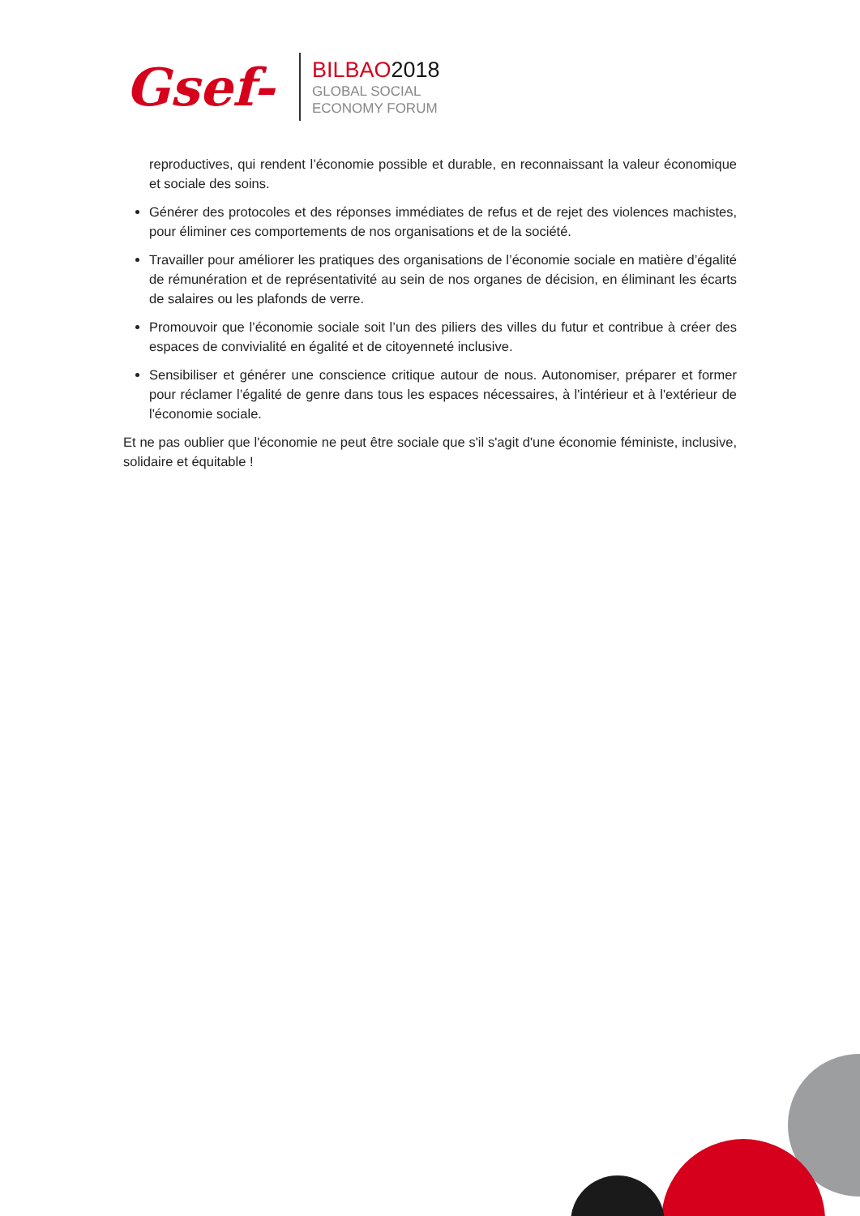Gsef-
BILBAO2018
GLOBAL SOCIAL
ECONOMY FORUM
reproductives, qui rendent l’économie possible et durable, en reconnaissant la valeur économique et sociale des soins.
Générer des protocoles et des réponses immédiates de refus et de rejet des violences machistes, pour éliminer ces comportements de nos organisations et de la société.
Travailler pour améliorer les pratiques des organisations de l’économie sociale en matière d’égalité de rémunération et de représentativité au sein de nos organes de décision, en éliminant les écarts de salaires ou les plafonds de verre.
Promouvoir que l’économie sociale soit l’un des piliers des villes du futur et contribue à créer des espaces de convivialité en égalité et de citoyenneté inclusive.
Sensibiliser et générer une conscience critique autour de nous. Autonomiser, préparer et former pour réclamer l’égalité de genre dans tous les espaces nécessaires, à l'intérieur et à l'extérieur de l'économie sociale.
Et ne pas oublier que l'économie ne peut être sociale que s'il s'agit d'une économie féministe, inclusive, solidaire et équitable !